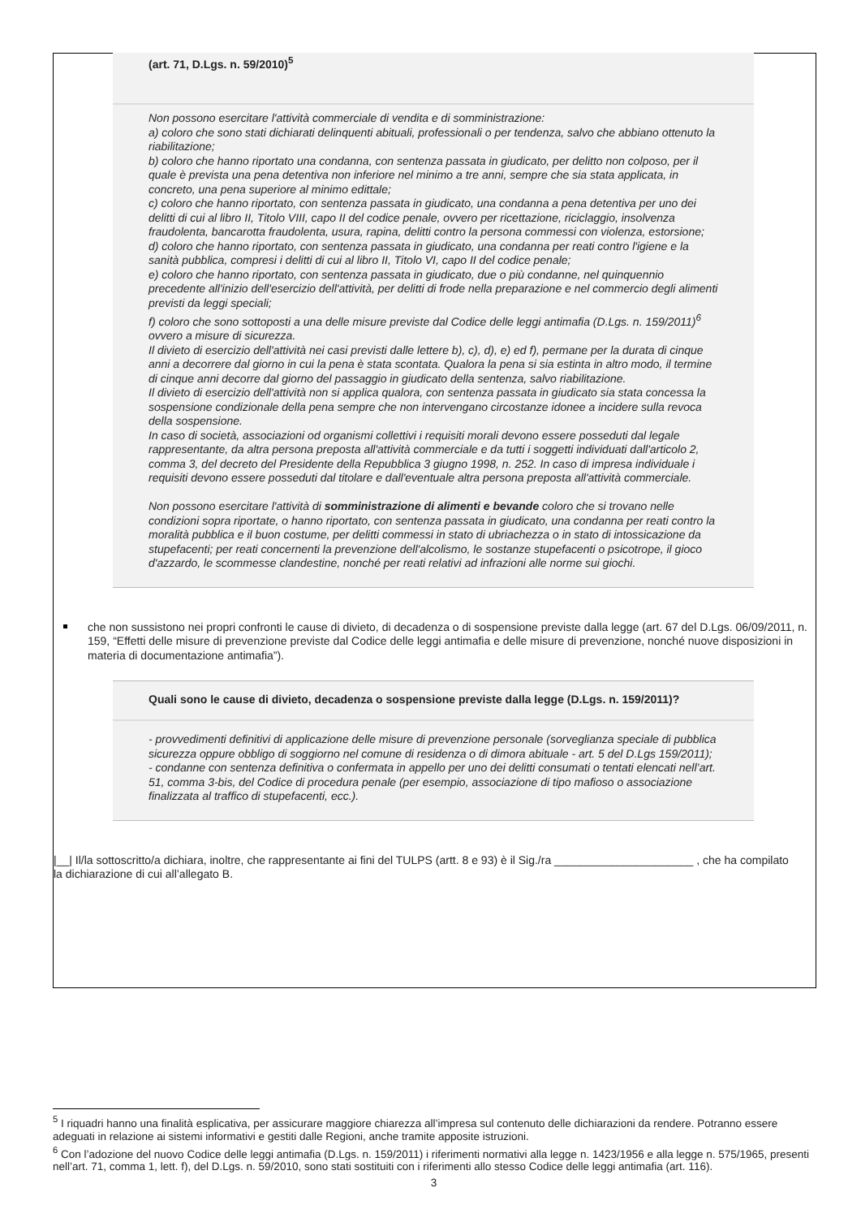(art. 71, D.Lgs. n. 59/2010)<sup>5</sup>
Non possono esercitare l'attività commerciale di vendita e di somministrazione:
a) coloro che sono stati dichiarati delinquenti abituali, professionali o per tendenza, salvo che abbiano ottenuto la riabilitazione;
b) coloro che hanno riportato una condanna, con sentenza passata in giudicato, per delitto non colposo, per il quale è prevista una pena detentiva non inferiore nel minimo a tre anni, sempre che sia stata applicata, in concreto, una pena superiore al minimo edittale;
c) coloro che hanno riportato, con sentenza passata in giudicato, una condanna a pena detentiva per uno dei delitti di cui al libro II, Titolo VIII, capo II del codice penale, ovvero per ricettazione, riciclaggio, insolvenza fraudolenta, bancarotta fraudolenta, usura, rapina, delitti contro la persona commessi con violenza, estorsione;
d) coloro che hanno riportato, con sentenza passata in giudicato, una condanna per reati contro l'igiene e la sanità pubblica, compresi i delitti di cui al libro II, Titolo VI, capo II del codice penale;
e) coloro che hanno riportato, con sentenza passata in giudicato, due o più condanne, nel quinquennio precedente all'inizio dell'esercizio dell'attività, per delitti di frode nella preparazione e nel commercio degli alimenti previsti da leggi speciali;
f) coloro che sono sottoposti a una delle misure previste dal Codice delle leggi antimafia (D.Lgs. n. 159/2011)<sup>6</sup> ovvero a misure di sicurezza.
Il divieto di esercizio dell'attività nei casi previsti dalle lettere b), c), d), e) ed f), permane per la durata di cinque anni a decorrere dal giorno in cui la pena è stata scontata. Qualora la pena si sia estinta in altro modo, il termine di cinque anni decorre dal giorno del passaggio in giudicato della sentenza, salvo riabilitazione.
Il divieto di esercizio dell'attività non si applica qualora, con sentenza passata in giudicato sia stata concessa la sospensione condizionale della pena sempre che non intervengano circostanze idonee a incidere sulla revoca della sospensione.
In caso di società, associazioni od organismi collettivi i requisiti morali devono essere posseduti dal legale rappresentante, da altra persona preposta all'attività commerciale e da tutti i soggetti individuati dall'articolo 2, comma 3, del decreto del Presidente della Repubblica 3 giugno 1998, n. 252. In caso di impresa individuale i requisiti devono essere posseduti dal titolare e dall'eventuale altra persona preposta all'attività commerciale.
Non possono esercitare l'attività di somministrazione di alimenti e bevande coloro che si trovano nelle condizioni sopra riportate, o hanno riportato, con sentenza passata in giudicato, una condanna per reati contro la moralità pubblica e il buon costume, per delitti commessi in stato di ubriachezza o in stato di intossicazione da stupefacenti; per reati concernenti la prevenzione dell'alcolismo, le sostanze stupefacenti o psicotrope, il gioco d'azzardo, le scommesse clandestine, nonché per reati relativi ad infrazioni alle norme sui giochi.
che non sussistono nei propri confronti le cause di divieto, di decadenza o di sospensione previste dalla legge (art. 67 del D.Lgs. 06/09/2011, n. 159, “Effetti delle misure di prevenzione previste dal Codice delle leggi antimafia e delle misure di prevenzione, nonché nuove disposizioni in materia di documentazione antimafia”).
Quali sono le cause di divieto, decadenza o sospensione previste dalla legge (D.Lgs. n. 159/2011)?
- provvedimenti definitivi di applicazione delle misure di prevenzione personale (sorveglianza speciale di pubblica sicurezza oppure obbligo di soggiorno nel comune di residenza o di dimora abituale - art. 5 del D.Lgs 159/2011);
- condanne con sentenza definitiva o confermata in appello per uno dei delitti consumati o tentati elencati nell’art. 51, comma 3-bis, del Codice di procedura penale (per esempio, associazione di tipo mafioso o associazione finalizzata al traffico di stupefacenti, ecc.).
|__| Il/la sottoscritto/a dichiara, inoltre, che rappresentante ai fini del TULPS (artt. 8 e 93) è il Sig./ra ______________________ , che ha compilato la dichiarazione di cui all’allegato B.
<sup>5</sup> I riquadri hanno una finalità esplicativa, per assicurare maggiore chiarezza all’impresa sul contenuto delle dichiarazioni da rendere. Potranno essere adeguati in relazione ai sistemi informativi e gestiti dalle Regioni, anche tramite apposite istruzioni.
<sup>6</sup> Con l’adozione del nuovo Codice delle leggi antimafia (D.Lgs. n. 159/2011) i riferimenti normativi alla legge n. 1423/1956 e alla legge n. 575/1965, presenti nell’art. 71, comma 1, lett. f), del D.Lgs. n. 59/2010, sono stati sostituiti con i riferimenti allo stesso Codice delle leggi antimafia (art. 116).
3